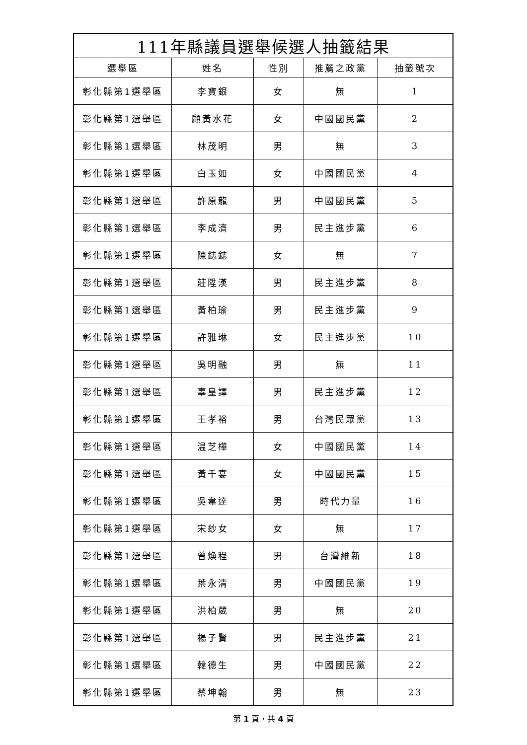| 111年縣議員選舉候選人抽籤結果 | | | | |
| --- | --- | --- | --- | --- |
| 選舉區 | 姓名 | 性別 | 推薦之政黨 | 抽籤號次 |
| 彰化縣第1選舉區 | 李寶銀 | 女 | 無 | 1 |
| 彰化縣第1選舉區 | 顧黃水花 | 女 | 中國國民黨 | 2 |
| 彰化縣第1選舉區 | 林茂明 | 男 | 無 | 3 |
| 彰化縣第1選舉區 | 白玉如 | 女 | 中國國民黨 | 4 |
| 彰化縣第1選舉區 | 許原龍 | 男 | 中國國民黨 | 5 |
| 彰化縣第1選舉區 | 李成濟 | 男 | 民主進步黨 | 6 |
| 彰化縣第1選舉區 | 陳鋕鋕 | 女 | 無 | 7 |
| 彰化縣第1選舉區 | 莊陞漢 | 男 | 民主進步黨 | 8 |
| 彰化縣第1選舉區 | 黃柏瑜 | 男 | 民主進步黨 | 9 |
| 彰化縣第1選舉區 | 許雅琳 | 女 | 民主進步黨 | 10 |
| 彰化縣第1選舉區 | 吳明融 | 男 | 無 | 11 |
| 彰化縣第1選舉區 | 辜皇譯 | 男 | 民主進步黨 | 12 |
| 彰化縣第1選舉區 | 王孝裕 | 男 | 台灣民眾黨 | 13 |
| 彰化縣第1選舉區 | 温芝樺 | 女 | 中國國民黨 | 14 |
| 彰化縣第1選舉區 | 黃千宴 | 女 | 中國國民黨 | 15 |
| 彰化縣第1選舉區 | 吳韋達 | 男 | 時代力量 | 16 |
| 彰化縣第1選舉區 | 宋玅女 | 女 | 無 | 17 |
| 彰化縣第1選舉區 | 曾煥程 | 男 | 台灣維新 | 18 |
| 彰化縣第1選舉區 | 葉永清 | 男 | 中國國民黨 | 19 |
| 彰化縣第1選舉區 | 洪柏葳 | 男 | 無 | 20 |
| 彰化縣第1選舉區 | 楊子賢 | 男 | 民主進步黨 | 21 |
| 彰化縣第1選舉區 | 韓德生 | 男 | 中國國民黨 | 22 |
| 彰化縣第1選舉區 | 蔡坤翰 | 男 | 無 | 23 |
第 1 頁，共 4 頁